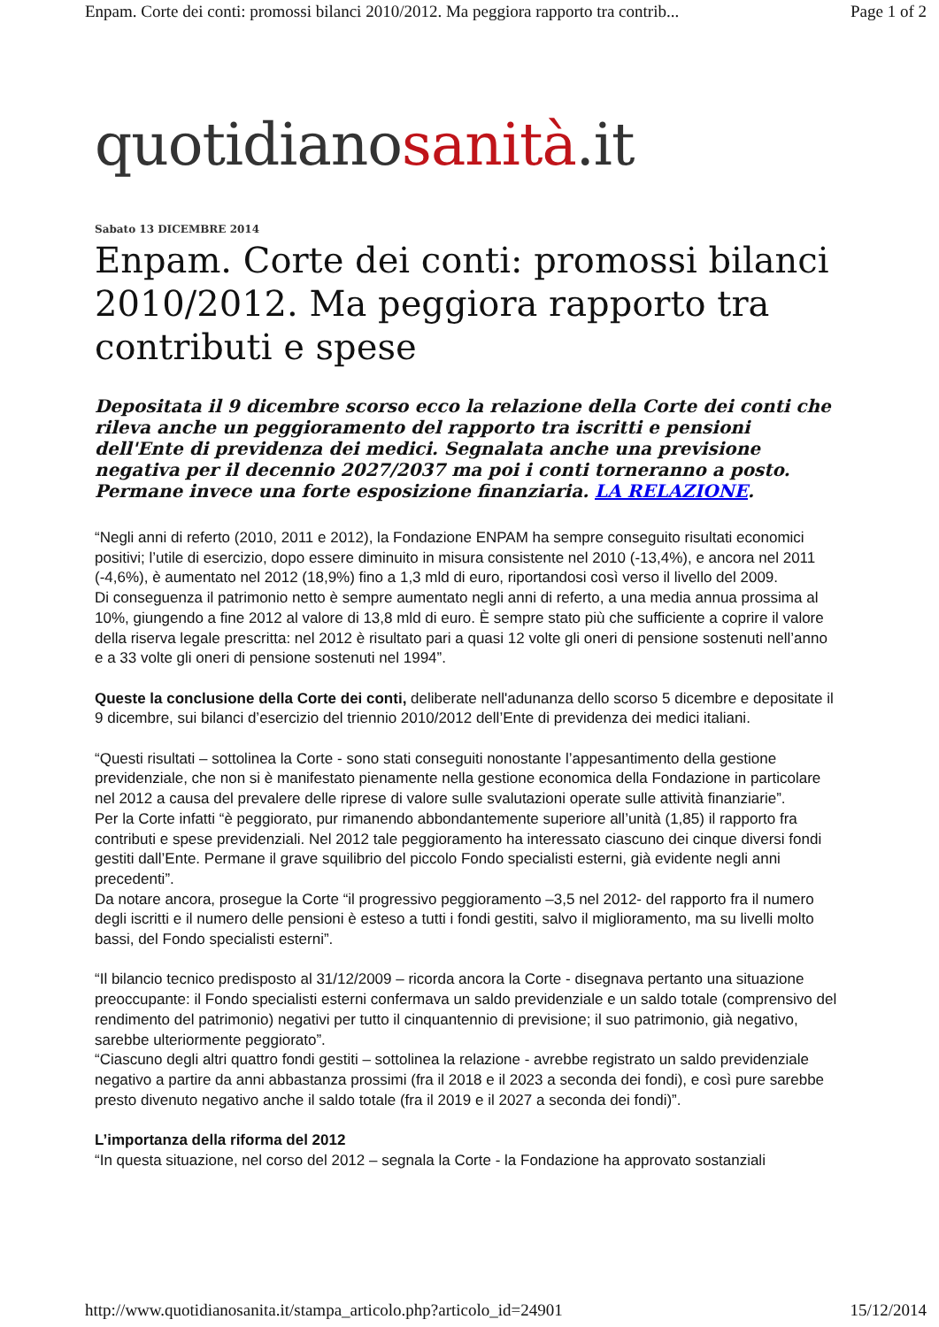Enpam. Corte dei conti: promossi bilanci 2010/2012. Ma peggiora rapporto tra contrib... Page 1 of 2
quotidianosanità.it
Sabato 13 DICEMBRE 2014
Enpam. Corte dei conti: promossi bilanci 2010/2012. Ma peggiora rapporto tra contributi e spese
Depositata il 9 dicembre scorso ecco la relazione della Corte dei conti che rileva anche un peggioramento del rapporto tra iscritti e pensioni dell'Ente di previdenza dei medici. Segnalata anche una previsione negativa per il decennio 2027/2037 ma poi i conti torneranno a posto. Permane invece una forte esposizione finanziaria. LA RELAZIONE.
“Negli anni di referto (2010, 2011 e 2012), la Fondazione ENPAM ha sempre conseguito risultati economici positivi; l’utile di esercizio, dopo essere diminuito in misura consistente nel 2010 (-13,4%), e ancora nel 2011 (-4,6%), è aumentato nel 2012 (18,9%) fino a 1,3 mld di euro, riportandosi così verso il livello del 2009.
Di conseguenza il patrimonio netto è sempre aumentato negli anni di referto, a una media annua prossima al 10%, giungendo a fine 2012 al valore di 13,8 mld di euro. È sempre stato più che sufficiente a coprire il valore della riserva legale prescritta: nel 2012 è risultato pari a quasi 12 volte gli oneri di pensione sostenuti nell’anno e a 33 volte gli oneri di pensione sostenuti nel 1994”.
Queste la conclusione della Corte dei conti, deliberate nell'adunanza dello scorso 5 dicembre e depositate il 9 dicembre, sui bilanci d’esercizio del triennio 2010/2012 dell’Ente di previdenza dei medici italiani.
“Questi risultati – sottolinea la Corte - sono stati conseguiti nonostante l’appesantimento della gestione previdenziale, che non si è manifestato pienamente nella gestione economica della Fondazione in particolare nel 2012 a causa del prevalere delle riprese di valore sulle svalutazioni operate sulle attività finanziarie”.
Per la Corte infatti “è peggiorato, pur rimanendo abbondantemente superiore all’unità (1,85) il rapporto fra contributi e spese previdenziali. Nel 2012 tale peggioramento ha interessato ciascuno dei cinque diversi fondi gestiti dall’Ente. Permane il grave squilibrio del piccolo Fondo specialisti esterni, già evidente negli anni precedenti”.
Da notare ancora, prosegue la Corte “il progressivo peggioramento –3,5 nel 2012- del rapporto fra il numero degli iscritti e il numero delle pensioni è esteso a tutti i fondi gestiti, salvo il miglioramento, ma su livelli molto bassi, del Fondo specialisti esterni”.
“Il bilancio tecnico predisposto al 31/12/2009 – ricorda ancora la Corte - disegnava pertanto una situazione preoccupante: il Fondo specialisti esterni confermava un saldo previdenziale e un saldo totale (comprensivo del rendimento del patrimonio) negativi per tutto il cinquantennio di previsione; il suo patrimonio, già negativo, sarebbe ulteriormente peggiorato”.
“Ciascuno degli altri quattro fondi gestiti – sottolinea la relazione - avrebbe registrato un saldo previdenziale negativo a partire da anni abbastanza prossimi (fra il 2018 e il 2023 a seconda dei fondi), e così pure sarebbe presto divenuto negativo anche il saldo totale (fra il 2019 e il 2027 a seconda dei fondi)”.
L’importanza della riforma del 2012
“In questa situazione, nel corso del 2012 – segnala la Corte - la Fondazione ha approvato sostanziali
http://www.quotidianosanita.it/stampa_articolo.php?articolo_id=24901 15/12/2014